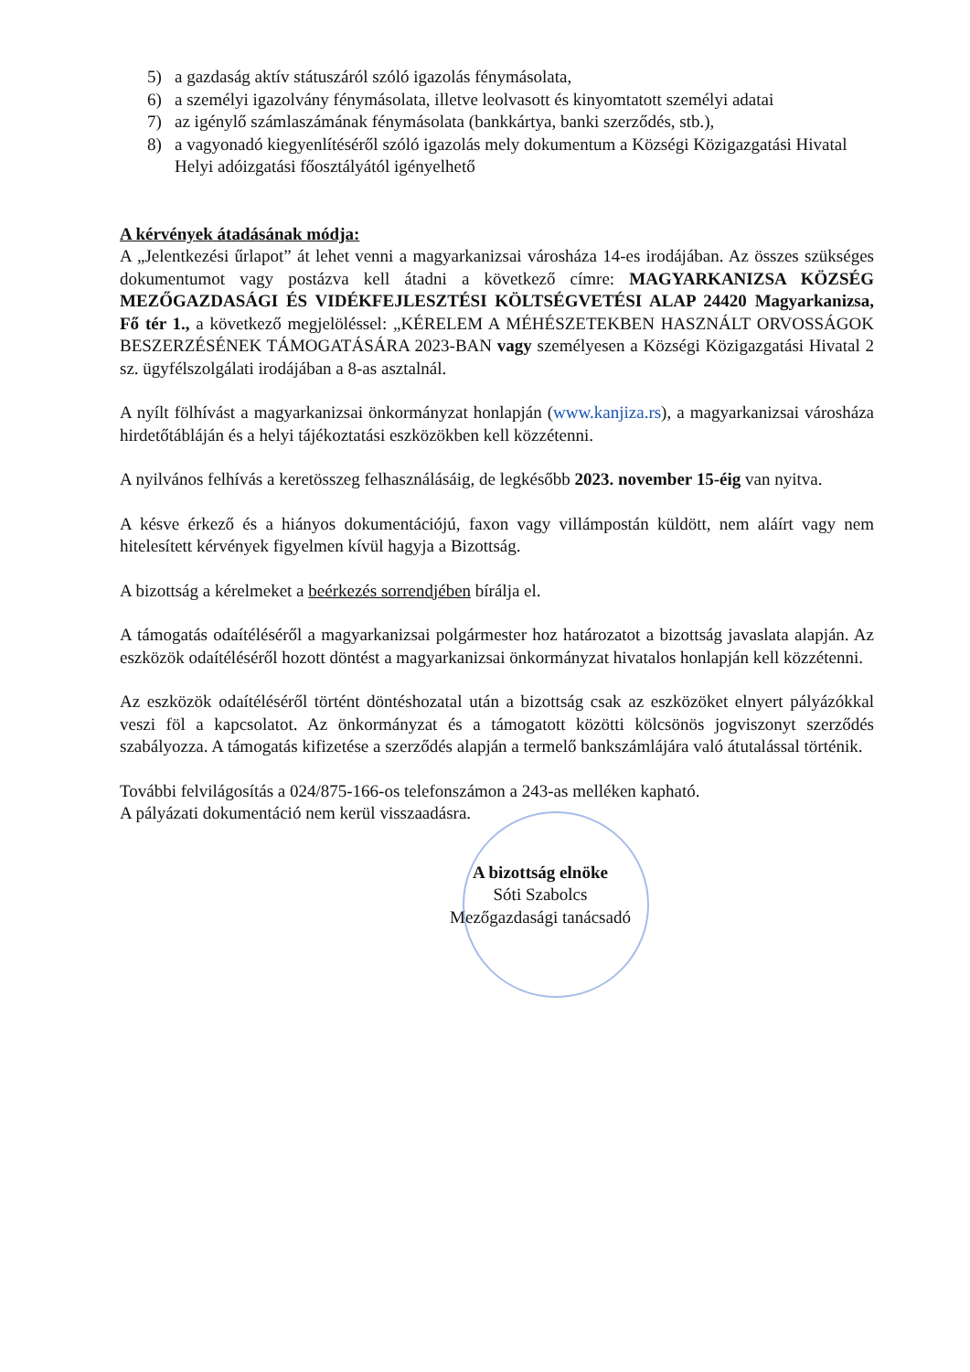5) a gazdaság aktív státuszáról szóló igazolás fénymásolata,
6) a személyi igazolvány fénymásolata, illetve leolvasott és kinyomtatott személyi adatai
7) az igénylő számlaszámának fénymásolata (bankkártya, banki szerződés, stb.),
8) a vagyonadó kiegyenlítéséről szóló igazolás mely dokumentum a Községi Közigazgatási Hivatal Helyi adóizgatási főosztályától igényelhető
A kérvények átadásának módja:
A „Jelentkezési űrlapot” át lehet venni a magyarkanizsai városháza 14-es irodájában. Az összes szükséges dokumentumot vagy postázva kell átadni a következő címre: MAGYARKANIZSA KÖZSÉG MEZŐGAZDASÁGI ÉS VIDÉKFEJLESZTÉSI KÖLTSÉGVETÉSI ALAP 24420 Magyarkanizsa, Fő tér 1., a következő megjelöléssel: „KÉRELEM A MÉHÉSZETEKBEN HASZNÁLT ORVOSSÁGOK BESZERZÉSÉNEK TÁMOGATÁSÁRA 2023-BAN vagy személyesen a Községi Közigazgatási Hivatal 2 sz. ügyfélszolgálati irodájában a 8-as asztalnál.
A nyílt fölhívást a magyarkanizsai önkormányzat honlapján (www.kanjiza.rs), a magyarkanizsai városháza hirdetőtábláján és a helyi tájékoztatási eszközökben kell közzétenni.
A nyilvános felhívás a keretösszeg felhasználásáig, de legkésőbb 2023. november 15-éig van nyitva.
A késve érkező és a hiányos dokumentációjú, faxon vagy villámpostán küldött, nem aláírt vagy nem hitelesített kérvények figyelmen kívül hagyja a Bizottság.
A bizottság a kérelmeket a beérkezés sorrendjében bírálja el.
A támogatás odaítéléséről a magyarkanizsai polgármester hoz határozatot a bizottság javaslata alapján. Az eszközök odaítéléséről hozott döntést a magyarkanizsai önkormányzat hivatalos honlapján kell közzétenni.
Az eszközök odaítéléséről történt döntéshozatal után a bizottság csak az eszközöket elnyert pályázókkal veszi föl a kapcsolatot. Az önkormányzat és a támogatott közötti kölcsönös jogviszonyt szerződés szabályozza. A támogatás kifizetése a szerződés alapján a termelő bankszámlájára való átutalással történik.
További felvilágosítás a 024/875-166-os telefonszámon a 243-as melléken kapható.
A pályázati dokumentáció nem kerül visszaadásra.
A bizottság elnöke
Sóti Szabolcs
Mezőgazdasági tanácsadó